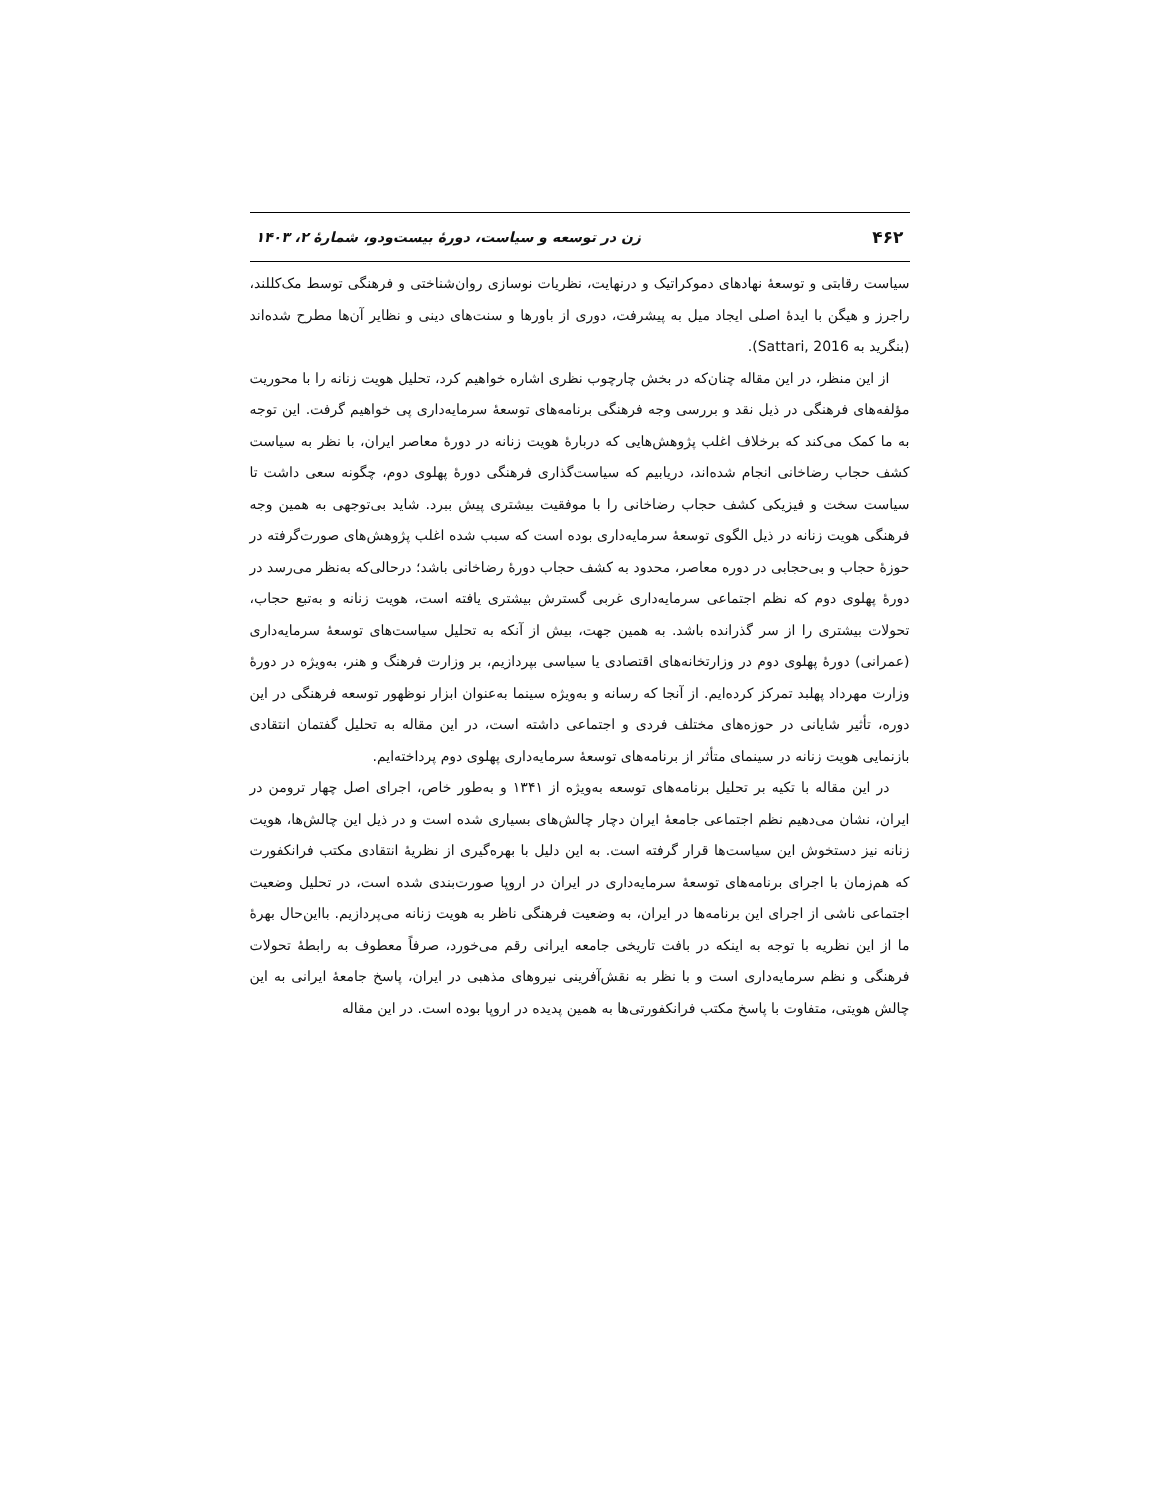۴۶۲ زن در توسعه و سیاست، دورهٔ بیست‌ودو، شمارهٔ ۲، ۱۴۰۳
سیاست رقابتی و توسعهٔ نهادهای دموکراتیک و درنهایت، نظریات نوسازی روان‌شناختی و فرهنگی توسط مک‌کللند، راجرز و هیگن با ایدهٔ اصلی ایجاد میل به پیشرفت، دوری از باورها و سنت‌های دینی و نظایر آن‌ها مطرح شده‌اند (بنگرید به Sattari, 2016).
از این منظر، در این مقاله چنان‌که در بخش چارچوب نظری اشاره خواهیم کرد، تحلیل هویت زنانه را با محوریت مؤلفه‌های فرهنگی در ذیل نقد و بررسی وجه فرهنگی برنامه‌های توسعهٔ سرمایه‌داری پی خواهیم گرفت. این توجه به ما کمک می‌کند که برخلاف اغلب پژوهش‌هایی که دربارهٔ هویت زنانه در دورهٔ معاصر ایران، با نظر به سیاست کشف حجاب رضاخانی انجام شده‌اند، دریابیم که سیاست‌گذاری فرهنگی دورهٔ پهلوی دوم، چگونه سعی داشت تا سیاست سخت و فیزیکی کشف حجاب رضاخانی را با موفقیت بیشتری پیش ببرد. شاید بی‌توجهی به همین وجه فرهنگی هویت زنانه در ذیل الگوی توسعهٔ سرمایه‌داری بوده است که سبب شده اغلب پژوهش‌های صورت‌گرفته در حوزهٔ حجاب و بی‌حجابی در دوره معاصر، محدود به کشف حجاب دورهٔ رضاخانی باشد؛ درحالی‌که به‌نظر می‌رسد در دورهٔ پهلوی دوم که نظم اجتماعی سرمایه‌داری غربی گسترش بیشتری یافته است، هویت زنانه و به‌تبع حجاب، تحولات بیشتری را از سر گذرانده باشد. به همین جهت، بیش از آنکه به تحلیل سیاست‌های توسعهٔ سرمایه‌داری (عمرانی) دورهٔ پهلوی دوم در وزارتخانه‌های اقتصادی یا سیاسی بپردازیم، بر وزارت فرهنگ و هنر، به‌ویژه در دورهٔ وزارت مهرداد پهلبد تمرکز کرده‌ایم. از آنجا که رسانه و به‌ویژه سینما به‌عنوان ابزار نوظهور توسعه فرهنگی در این دوره، تأثیر شایانی در حوزه‌های مختلف فردی و اجتماعی داشته است، در این مقاله به تحلیل گفتمان انتقادی بازنمایی هویت زنانه در سینمای متأثر از برنامه‌های توسعهٔ سرمایه‌داری پهلوی دوم پرداخته‌ایم.
در این مقاله با تکیه بر تحلیل برنامه‌های توسعه به‌ویژه از ۱۳۴۱ و به‌طور خاص، اجرای اصل چهار ترومن در ایران، نشان می‌دهیم نظم اجتماعی جامعهٔ ایران دچار چالش‌های بسیاری شده است و در ذیل این چالش‌ها، هویت زنانه نیز دستخوش این سیاست‌ها قرار گرفته است. به این دلیل با بهره‌گیری از نظریهٔ انتقادی مکتب فرانکفورت که هم‌زمان با اجرای برنامه‌های توسعهٔ سرمایه‌داری در ایران در اروپا صورت‌بندی شده است، در تحلیل وضعیت اجتماعی ناشی از اجرای این برنامه‌ها در ایران، به وضعیت فرهنگی ناظر به هویت زنانه می‌پردازیم. بااین‌حال بهرهٔ ما از این نظریه با توجه به اینکه در بافت تاریخی جامعه ایرانی رقم می‌خورد، صرفاً معطوف به رابطهٔ تحولات فرهنگی و نظم سرمایه‌داری است و با نظر به نقش‌آفرینی نیروهای مذهبی در ایران، پاسخ جامعهٔ ایرانی به این چالش هویتی، متفاوت با پاسخ مکتب فرانکفورتی‌ها به همین پدیده در اروپا بوده است. در این مقاله